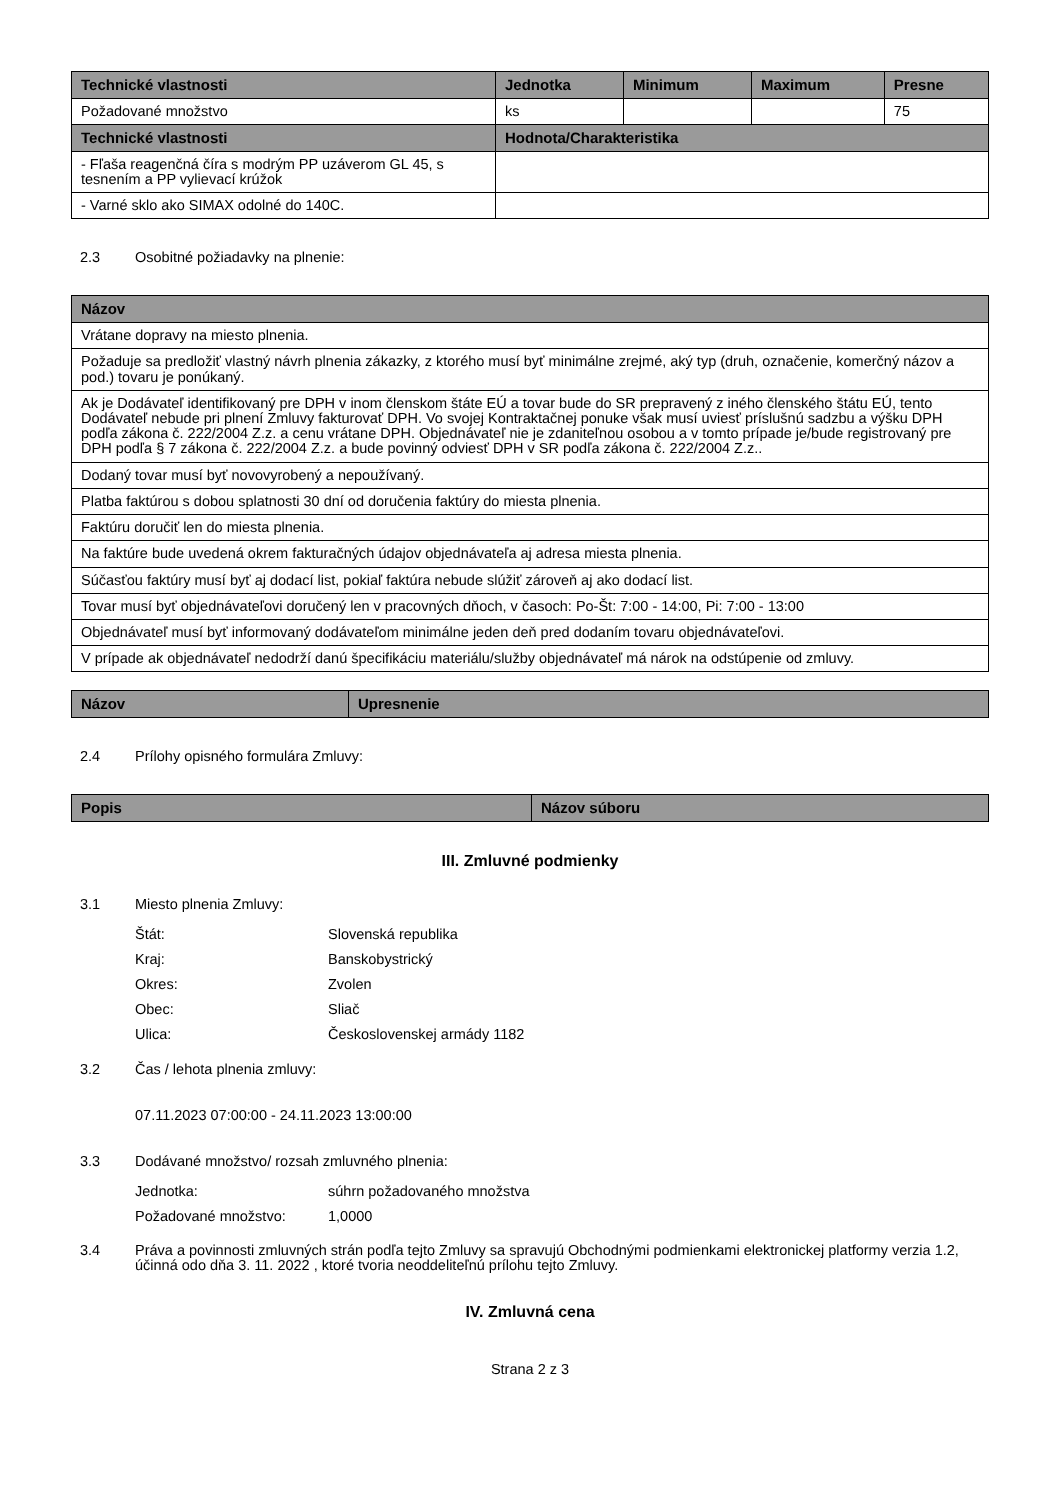| Technické vlastnosti | Jednotka | Minimum | Maximum | Presne |
| --- | --- | --- | --- | --- |
| Požadované množstvo | ks | | | 75 |
| Technické vlastnosti | Hodnota/Charakteristika | | | |
| - Fľaša reagenčná číra s modrým PP uzáverom GL 45, s tesnením a PP vylievací krúžok | | | | |
| - Varné sklo ako SIMAX odolné do 140C. | | | | |
2.3 Osobitné požiadavky na plnenie:
| Názov |
| --- |
| Vrátane dopravy na miesto plnenia. |
| Požaduje sa predložiť vlastný návrh plnenia zákazky, z ktorého musí byť minimálne zrejmé, aký typ (druh, označenie, komerčný názov a pod.) tovaru je ponúkaný. |
| Ak je Dodávateľ identifikovaný pre DPH v inom členskom štáte EÚ a tovar bude do SR prepravený z iného členského štátu EÚ, tento Dodávateľ nebude pri plnení Zmluvy fakturovať DPH. Vo svojej Kontraktačnej ponuke však musí uviesť príslušnú sadzbu a výšku DPH podľa zákona č. 222/2004 Z.z. a cenu vrátane DPH. Objednávateľ nie je zdaniteľnou osobou a v tomto prípade je/bude registrovaný pre DPH podľa § 7 zákona č. 222/2004 Z.z. a bude povinný odviesť DPH v SR podľa zákona č. 222/2004 Z.z.. |
| Dodaný tovar musí byť novovyrobený a nepoužívaný. |
| Platba faktúrou s dobou splatnosti 30 dní od doručenia faktúry do miesta plnenia. |
| Faktúru doručiť len do miesta plnenia. |
| Na faktúre bude uvedená okrem fakturačných údajov objednávateľa aj adresa miesta plnenia. |
| Súčasťou faktúry musí byť aj dodací list, pokiaľ faktúra nebude slúžiť zároveň aj ako dodací list. |
| Tovar musí byť objednávateľovi doručený len v pracovných dňoch, v časoch: Po-Št: 7:00 - 14:00, Pi: 7:00 - 13:00 |
| Objednávateľ musí byť informovaný dodávateľom minimálne jeden deň pred dodaním tovaru objednávateľovi. |
| V prípade ak objednávateľ nedodrží danú špecifikáciu materiálu/služby objednávateľ má nárok na odstúpenie od zmluvy. |
| Názov | Upresnenie |
| --- | --- |
2.4 Prílohy opisného formulára Zmluvy:
| Popis | Názov súboru |
| --- | --- |
III. Zmluvné podmienky
3.1 Miesto plnenia Zmluvy:
Štát: Slovenská republika
Kraj: Banskobystrický
Okres: Zvolen
Obec: Sliač
Ulica: Československej armády 1182
3.2 Čas / lehota plnenia zmluvy:
07.11.2023 07:00:00 - 24.11.2023 13:00:00
3.3 Dodávané množstvo/ rozsah zmluvného plnenia:
Jednotka: súhrn požadovaného množstva
Požadované množstvo: 1,0000
3.4 Práva a povinnosti zmluvných strán podľa tejto Zmluvy sa spravujú Obchodnými podmienkami elektronickej platformy verzia 1.2, účinná odo dňa 3. 11. 2022 , ktoré tvoria neoddeliteľnú prílohu tejto Zmluvy.
IV. Zmluvná cena
Strana 2 z 3